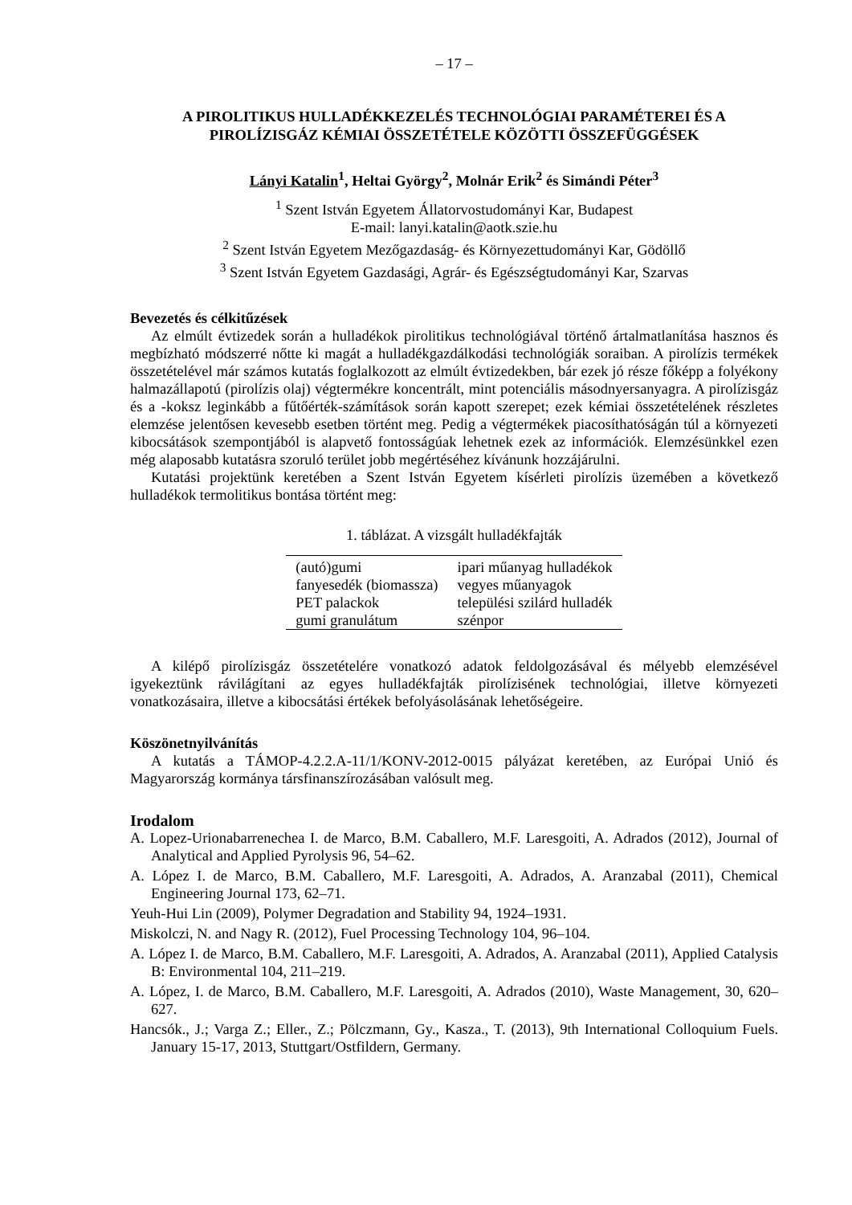– 17 –
A PIROLITIKUS HULLADÉKKEZELÉS TECHNOLÓGIAI PARAMÉTEREI ÉS A PIROLÍZISGÁZ KÉMIAI ÖSSZETÉTELE KÖZÖTTI ÖSSZEFÜGGÉSEK
Lányi Katalin<sup>1</sup>, Heltai György<sup>2</sup>, Molnár Erik<sup>2</sup> és Simándi Péter<sup>3</sup>
<sup>1</sup> Szent István Egyetem Állatorvostudományi Kar, Budapest
E-mail: lanyi.katalin@aotk.szie.hu
<sup>2</sup> Szent István Egyetem Mezőgazdaság- és Környezettudományi Kar, Gödöllő
<sup>3</sup> Szent István Egyetem Gazdasági, Agrár- és Egészségtudományi Kar, Szarvas
Bevezetés és célkitűzések
Az elmúlt évtizedek során a hulladékok pirolitikus technológiával történő ártalmatlanítása hasznos és megbízható módszerré nőtte ki magát a hulladékgazdálkodási technológiák soraiban. A pirolízis termékek összetételével már számos kutatás foglalkozott az elmúlt évtizedekben, bár ezek jó része főképp a folyékony halmazállapotú (pirolízis olaj) végtermékre koncentrált, mint potenciális másodnyersanyagra. A pirolízisgáz és a -koksz leginkább a fűtőérték-számítások során kapott szerepet; ezek kémiai összetételének részletes elemzése jelentősen kevesebb esetben történt meg. Pedig a végtermékek piacosíthatóságán túl a környezeti kibocsátások szempontjából is alapvető fontosságúak lehetnek ezek az információk. Elemzésünkkel ezen még alaposabb kutatásra szoruló terület jobb megértéséhez kívánunk hozzájárulni.
Kutatási projektünk keretében a Szent István Egyetem kísérleti pirolízis üzemében a következő hulladékok termolitikus bontása történt meg:
1. táblázat. A vizsgált hulladékfajták
| (autó)gumi | ipari műanyag hulladékok |
| fanyesedék (biomassza) | vegyes műanyagok |
| PET palackok | települési szilárd hulladék |
| gumi granulátum | szénpor |
A kilépő pirolízisgáz összetételére vonatkozó adatok feldolgozásával és mélyebb elemzésével igyekeztünk rávilágítani az egyes hulladékfajták pirolízisének technológiai, illetve környezeti vonatkozásaira, illetve a kibocsátási értékek befolyásolásának lehetőségeire.
Köszönetnyilvánítás
A kutatás a TÁMOP-4.2.2.A-11/1/KONV-2012-0015 pályázat keretében, az Európai Unió és Magyarország kormánya társfinanszírozásában valósult meg.
Irodalom
A. Lopez-Urionabarrenechea I. de Marco, B.M. Caballero, M.F. Laresgoiti, A. Adrados (2012), Journal of Analytical and Applied Pyrolysis 96, 54–62.
A. López I. de Marco, B.M. Caballero, M.F. Laresgoiti, A. Adrados, A. Aranzabal (2011), Chemical Engineering Journal 173, 62–71.
Yeuh-Hui Lin (2009), Polymer Degradation and Stability 94, 1924–1931.
Miskolczi, N. and Nagy R. (2012), Fuel Processing Technology 104, 96–104.
A. López I. de Marco, B.M. Caballero, M.F. Laresgoiti, A. Adrados, A. Aranzabal (2011), Applied Catalysis B: Environmental 104, 211–219.
A. López, I. de Marco, B.M. Caballero, M.F. Laresgoiti, A. Adrados (2010), Waste Management, 30, 620–627.
Hancsók., J.; Varga Z.; Eller., Z.; Pölczmann, Gy., Kasza., T. (2013), 9th International Colloquium Fuels. January 15-17, 2013, Stuttgart/Ostfildern, Germany.